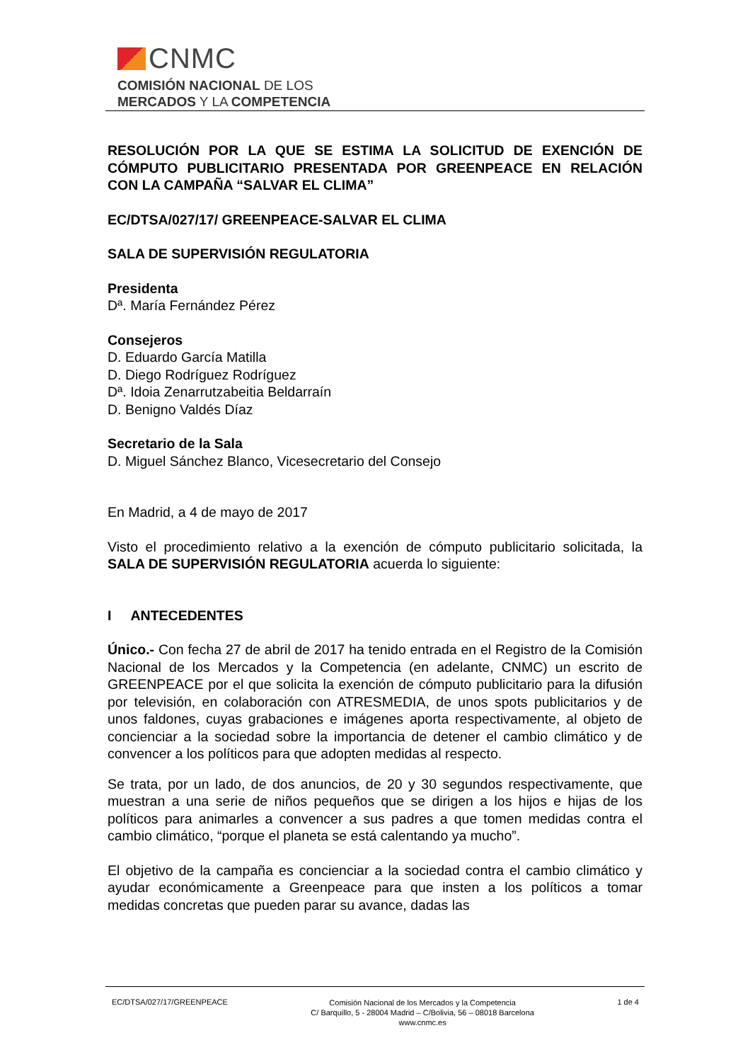CNMC
COMISIÓN NACIONAL DE LOS
MERCADOS Y LA COMPETENCIA
RESOLUCIÓN POR LA QUE SE ESTIMA LA SOLICITUD DE EXENCIÓN DE CÓMPUTO PUBLICITARIO PRESENTADA POR GREENPEACE EN RELACIÓN CON LA CAMPAÑA “SALVAR EL CLIMA”
EC/DTSA/027/17/ GREENPEACE-SALVAR EL CLIMA
SALA DE SUPERVISIÓN REGULATORIA
Presidenta
Dª. María Fernández Pérez
Consejeros
D. Eduardo García Matilla
D. Diego Rodríguez Rodríguez
Dª. Idoia Zenarrutzabeitia Beldarraín
D. Benigno Valdés Díaz
Secretario de la Sala
D. Miguel Sánchez Blanco, Vicesecretario del Consejo
En Madrid, a 4 de mayo de 2017
Visto el procedimiento relativo a la exención de cómputo publicitario solicitada, la SALA DE SUPERVISIÓN REGULATORIA acuerda lo siguiente:
I ANTECEDENTES
Único.- Con fecha 27 de abril de 2017 ha tenido entrada en el Registro de la Comisión Nacional de los Mercados y la Competencia (en adelante, CNMC) un escrito de GREENPEACE por el que solicita la exención de cómputo publicitario para la difusión por televisión, en colaboración con ATRESMEDIA, de unos spots publicitarios y de unos faldones, cuyas grabaciones e imágenes aporta respectivamente, al objeto de concienciar a la sociedad sobre la importancia de detener el cambio climático y de convencer a los políticos para que adopten medidas al respecto.
Se trata, por un lado, de dos anuncios, de 20 y 30 segundos respectivamente, que muestran a una serie de niños pequeños que se dirigen a los hijos e hijas de los políticos para animarles a convencer a sus padres a que tomen medidas contra el cambio climático, “porque el planeta se está calentando ya mucho”.
El objetivo de la campaña es concienciar a la sociedad contra el cambio climático y ayudar económicamente a Greenpeace para que insten a los políticos a tomar medidas concretas que pueden parar su avance, dadas las
EC/DTSA/027/17/GREENPEACE Comisión Nacional de los Mercados y la Competencia
C/ Barquillo, 5 - 28004 Madrid – C/Bolivia, 56 – 08018 Barcelona
www.cnmc.es 1 de 4